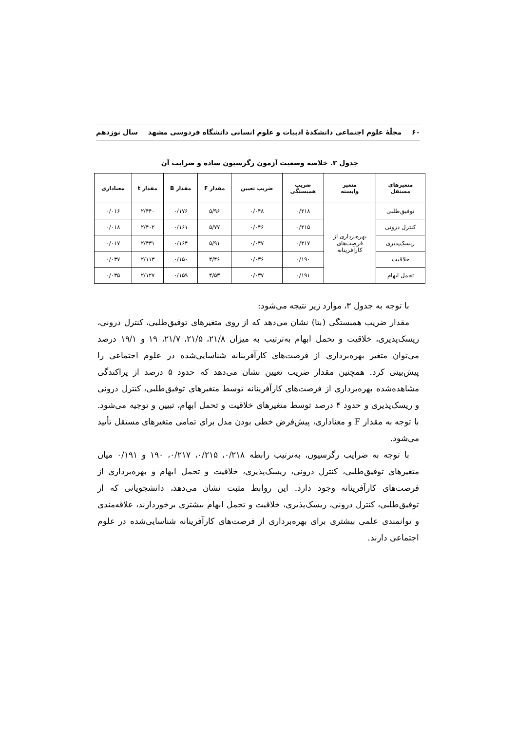۶۰ مجلّهٔ علوم اجتماعی دانشکدهٔ ادبیات و علوم انسانی دانشگاه فردوسی مشهد سال نوزدهم
جدول ۳. خلاصه وضعیت آزمون رگرسیون ساده و ضرایب آن
| متغیرهای مستقل | متغیر وابسته | ضریب همبستگی | ضریب تعیین | مقدار F | مقدار B | مقدار t | معناداری |
| --- | --- | --- | --- | --- | --- | --- | --- |
| توفیق‌طلبی | بهره‌برداری از فرصت‌های کارآفرینانه | ۰/۲۱۸ | ۰/۰۴۸ | ۵/۹۶ | ۰/۱۷۶ | ۲/۴۴۰ | ۰/۰۱۶ |
| کنترل درونی | | ۰/۲۱۵ | ۰/۰۴۶ | ۵/۷۷ | ۰/۱۶۱ | ۲/۴۰۲ | ۰/۰۱۸ |
| ریسک‌پذیری | | ۰/۲۱۷ | ۰/۰۴۷ | ۵/۹۱ | ۰/۱۶۴ | ۲/۴۳۱ | ۰/۰۱۷ |
| خلاقیت | | ۰/۱۹۰ | ۰/۰۳۶ | ۴/۴۶ | ۰/۱۵۰ | ۲/۱۱۳ | ۰/۰۳۷ |
| تحمل ابهام | | ۰/۱۹۱ | ۰/۰۳۷ | ۴/۵۳ | ۰/۱۵۹ | ۲/۱۲۷ | ۰/۰۳۵ |
با توجه به جدول ۳، موارد زیر نتیجه می‌شود:
مقدار ضریب همبستگی (بتا) نشان می‌دهد که از روی متغیرهای توفیق‌طلبی، کنترل درونی، ریسک‌پذیری، خلاقیت و تحمل ابهام به‌ترتیب به میزان ۲۱/۸، ۲۱/۵، ۲۱/۷، ۱۹ و ۱۹/۱ درصد می‌توان متغیر بهره‌برداری از فرصت‌های کارآفرینانه شناسایی‌شده در علوم اجتماعی را پیش‌بینی کرد. همچنین مقدار ضریب تعیین نشان می‌دهد که حدود ۵ درصد از پراکندگی مشاهده‌شده بهره‌برداری از فرصت‌های کارآفرینانه توسط متغیرهای توفیق‌طلبی، کنترل درونی و ریسک‌پذیری و حدود ۴ درصد توسط متغیرهای خلاقیت و تحمل ابهام، تبیین و توجیه می‌شود. با توجه به مقدار F و معناداری، پیش‌فرض خطی بودن مدل برای تمامی متغیرهای مستقل تأیید می‌شود.
با توجه به ضرایب رگرسیون، به‌ترتیب رابطه ۰/۲۱۸، ۰/۲۱۵، ۰/۲۱۷، ۱۹۰ و ۰/۱۹۱ میان متغیرهای توفیق‌طلبی، کنترل درونی، ریسک‌پذیری، خلاقیت و تحمل ابهام و بهره‌برداری از فرصت‌های کارآفرینانه وجود دارد. این روابط مثبت نشان می‌دهد، دانشجویانی که از توفیق‌طلبی، کنترل درونی، ریسک‌پذیری، خلاقیت و تحمل ابهام بیشتری برخوردارند، علاقه‌مندی و توانمندی علمی بیشتری برای بهره‌برداری از فرصت‌های کارآفرینانه شناسایی‌شده در علوم اجتماعی دارند.